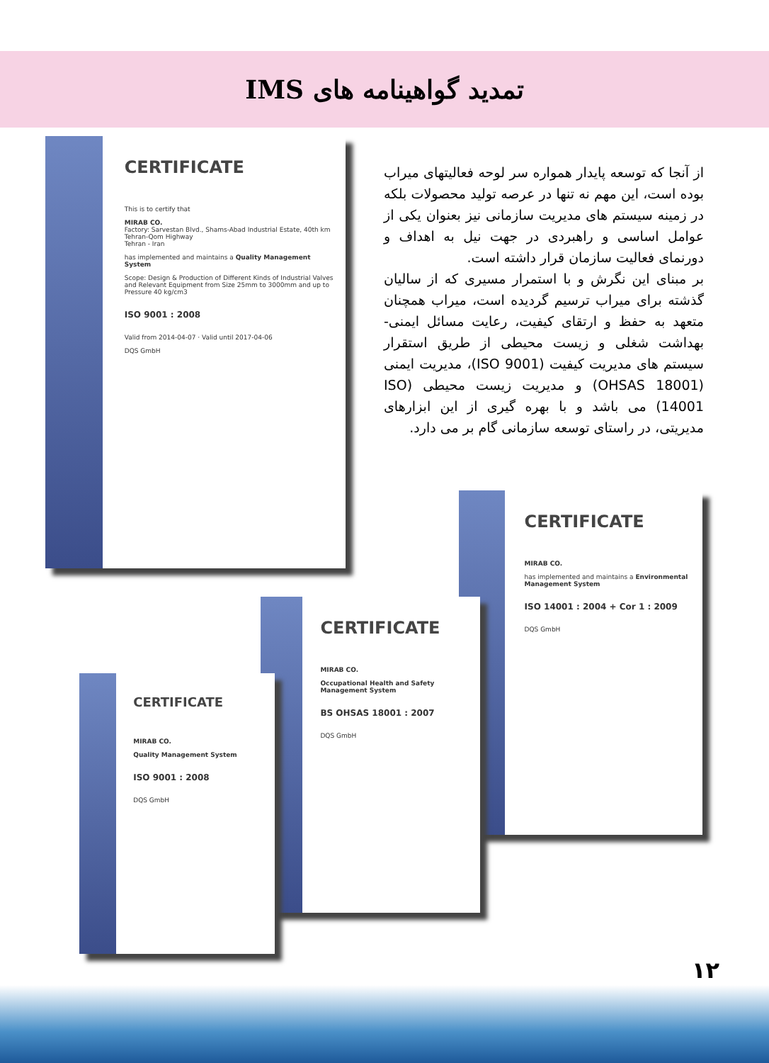تمدید گواهینامه های IMS
از آنجا که توسعه پایدار همواره سر لوحه فعالیتهای میراب بوده است، این مهم نه تنها در عرصه تولید محصولات بلکه در زمینه سیستم های مدیریت سازمانی نیز بعنوان یکی از عوامل اساسی و راهبردی در جهت نیل به اهداف و دورنمای فعالیت سازمان قرار داشته است.
بر مبنای این نگرش و با استمرار مسیری که از سالیان گذشته برای میراب ترسیم گردیده است، میراب همچنان متعهد به حفظ و ارتقای کیفیت، رعایت مسائل ایمنی- بهداشت شغلی و زیست محیطی از طریق استقرار سیستم های مدیریت کیفیت (ISO 9001)، مدیریت ایمنی (OHSAS 18001) و مدیریت زیست محیطی (ISO 14001) می باشد و با بهره گیری از این ابزارهای مدیریتی، در راستای توسعه سازمانی گام بر می دارد.
CERTIFICATE
This is to certify that
MIRAB CO.
Factory: Sarvestan Blvd., Shams-Abad Industrial Estate, 40th km Tehran-Qom Highway
Tehran - Iran
has implemented and maintains a Quality Management System
Scope: Design & Production of Different Kinds of Industrial Valves and Relevant Equipment from Size 25mm to 3000mm and up to Pressure 40 kg/cm3
ISO 9001 : 2008
Valid from 2014-04-07 · Valid until 2017-04-06
DQS GmbH
CERTIFICATE
MIRAB CO.
has implemented and maintains a Environmental Management System
ISO 14001 : 2004 + Cor 1 : 2009
DQS GmbH
CERTIFICATE
MIRAB CO.
Occupational Health and Safety Management System
BS OHSAS 18001 : 2007
DQS GmbH
CERTIFICATE
MIRAB CO.
Quality Management System
ISO 9001 : 2008
DQS GmbH
۱۲